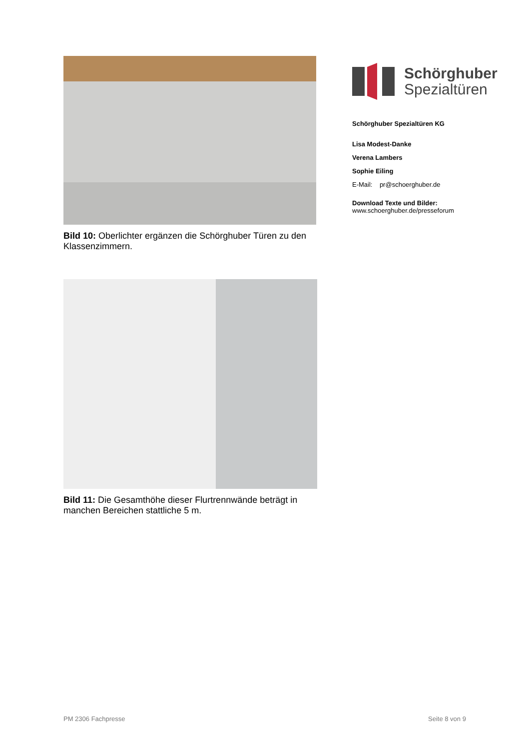Bild 10: Oberlichter ergänzen die Schörghuber Türen zu den Klassenzimmern.
Bild 11: Die Gesamthöhe dieser Flurtrennwände beträgt in manchen Bereichen stattliche 5 m.
Schörghuber
Spezialtüren
Schörghuber Spezialtüren KG
Lisa Modest-Danke
Verena Lambers
Sophie Eiling
E-Mail: pr@schoerghuber.de
Download Texte und Bilder:
www.schoerghuber.de/presseforum
PM 2306 Fachpresse Seite 8 von 9